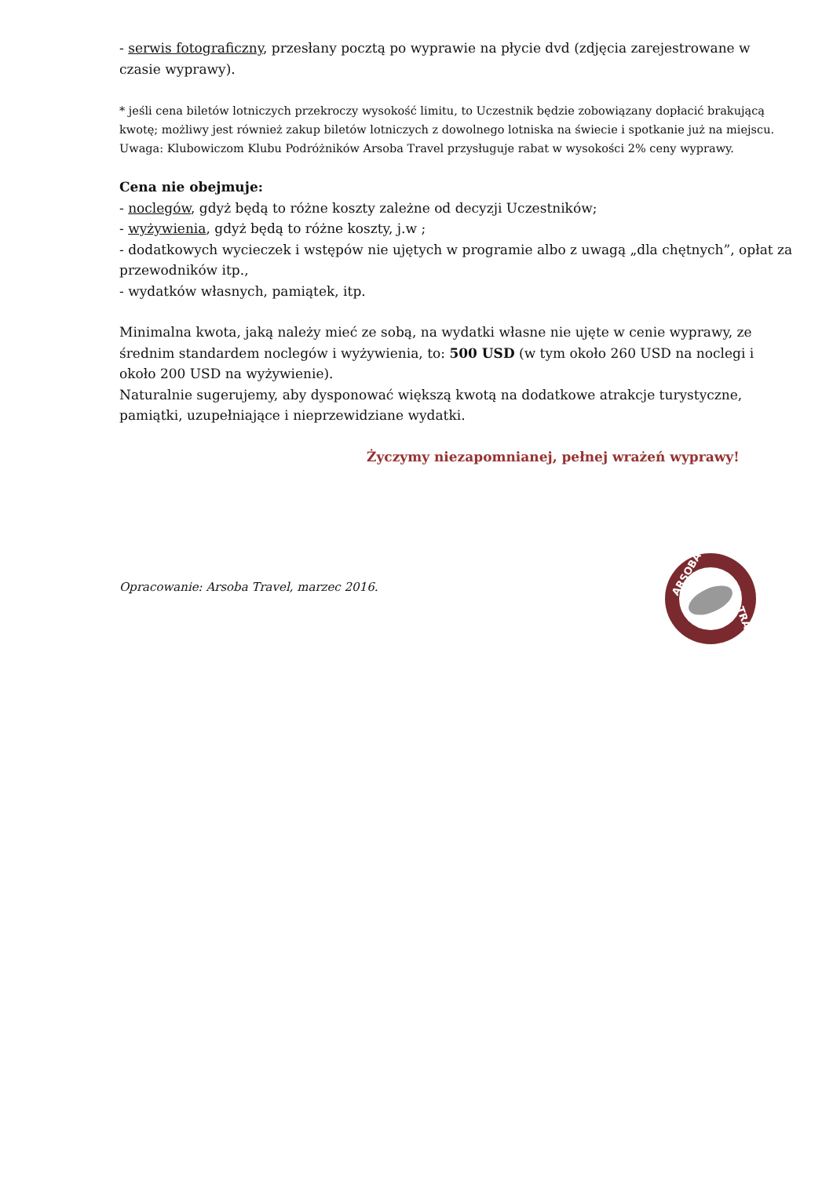- serwis fotograficzny, przesłany pocztą po wyprawie na płycie dvd (zdjęcia zarejestrowane w czasie wyprawy).
* jeśli cena biletów lotniczych przekroczy wysokość limitu, to Uczestnik będzie zobowiązany dopłacić brakującą kwotę; możliwy jest również zakup biletów lotniczych z dowolnego lotniska na świecie i spotkanie już na miejscu.
Uwaga: Klubowiczom Klubu Podróżników Arsoba Travel przysługuje rabat w wysokości 2% ceny wyprawy.
Cena nie obejmuje:
- noclegów, gdyż będą to różne koszty zależne od decyzji Uczestników;
- wyżywienia, gdyż będą to różne koszty, j.w ;
- dodatkowych wycieczek i wstępów nie ujętych w programie albo z uwagą „dla chętnych”, opłat za przewodników itp.,
- wydatków własnych, pamiątek, itp.
Minimalna kwota, jaką należy mieć ze sobą, na wydatki własne nie ujęte w cenie wyprawy, ze średnim standardem noclegów i wyżywienia, to: 500 USD (w tym około 260 USD na noclegi i około 200 USD na wyżywienie).
Naturalnie sugerujemy, aby dysponować większą kwotą na dodatkowe atrakcje turystyczne, pamiątki, uzupełniające i nieprzewidziane wydatki.
Życzymy niezapomnianej, pełnej wrażeń wyprawy!
Opracowanie: Arsoba Travel, marzec 2016.
ARSOBA
TRAVEL